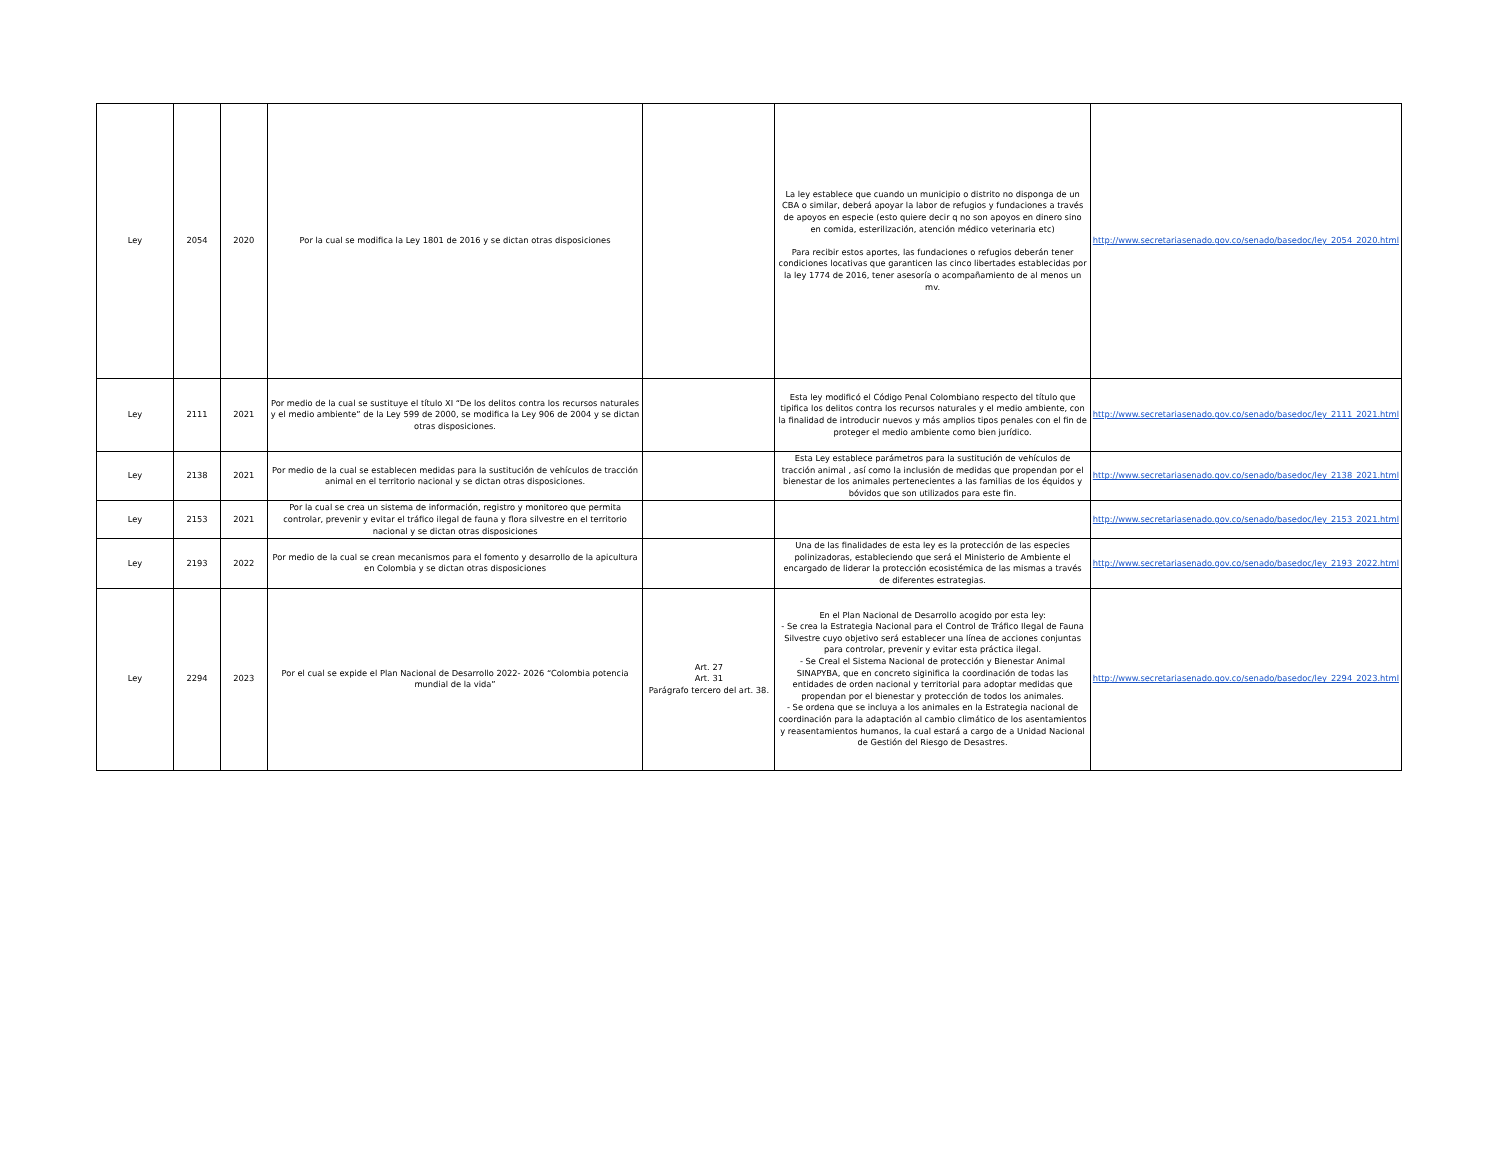| Ley | 2054 | 2020 | Por la cual se modifica la Ley 1801 de 2016 y se dictan otras disposiciones | | La ley establece que cuando un municipio o distrito no disponga de un CBA o similar, deberá apoyar la labor de refugios y fundaciones a través de apoyos en especie (esto quiere decir q no son apoyos en dinero sino en comida, esterilización, atención médico veterinaria etc) Para recibir estos aportes, las fundaciones o refugios deberán tener condiciones locativas que garanticen las cinco libertades establecidas por la ley 1774 de 2016, tener asesoría o acompañamiento de al menos un mv. | http://www.secretariasenado.gov.co/senado/basedoc/ley_2054_2020.html |
| Ley | 2111 | 2021 | Por medio de la cual se sustituye el título XI “De los delitos contra los recursos naturales y el medio ambiente” de la Ley 599 de 2000, se modifica la Ley 906 de 2004 y se dictan otras disposiciones. | | Esta ley modificó el Código Penal Colombiano respecto del título que tipifica los delitos contra los recursos naturales y el medio ambiente, con la finalidad de introducir nuevos y más amplios tipos penales con el fin de proteger el medio ambiente como bien jurídico. | http://www.secretariasenado.gov.co/senado/basedoc/ley_2111_2021.html |
| Ley | 2138 | 2021 | Por medio de la cual se establecen medidas para la sustitución de vehículos de tracción animal en el territorio nacional y se dictan otras disposiciones. | | Esta Ley establece parámetros para la sustitución de vehículos de tracción animal , así como la inclusión de medidas que propendan por el bienestar de los animales pertenecientes a las familias de los équidos y bóvidos que son utilizados para este fin. | http://www.secretariasenado.gov.co/senado/basedoc/ley_2138_2021.html |
| Ley | 2153 | 2021 | Por la cual se crea un sistema de información, registro y monitoreo que permita controlar, prevenir y evitar el tráfico ilegal de fauna y flora silvestre en el territorio nacional y se dictan otras disposiciones | | | http://www.secretariasenado.gov.co/senado/basedoc/ley_2153_2021.html |
| Ley | 2193 | 2022 | Por medio de la cual se crean mecanismos para el fomento y desarrollo de la apicultura en Colombia y se dictan otras disposiciones | | Una de las finalidades de esta ley es la protección de las especies polinizadoras, estableciendo que será el Ministerio de Ambiente el encargado de liderar la protección ecosistémica de las mismas a través de diferentes estrategias. | http://www.secretariasenado.gov.co/senado/basedoc/ley_2193_2022.html |
| Ley | 2294 | 2023 | Por el cual se expide el Plan Nacional de Desarrollo 2022- 2026 “Colombia potencia mundial de la vida” | Art. 27 Art. 31 Parágrafo tercero del art. 38. | En el Plan Nacional de Desarrollo acogido por esta ley: - Se crea la Estrategia Nacional para el Control de Tráfico Ilegal de Fauna Silvestre cuyo objetivo será establecer una línea de acciones conjuntas para controlar, prevenir y evitar esta práctica ilegal. - Se Creal el Sistema Nacional de protección y Bienestar Animal SINAPYBA, que en concreto siginifica la coordinación de todas las entidades de orden nacional y territorial para adoptar medidas que propendan por el bienestar y protección de todos los animales. - Se ordena que se incluya a los animales en la Estrategia nacional de coordinación para la adaptación al cambio climático de los asentamientos y reasentamientos humanos, la cual estará a cargo de a Unidad Nacional de Gestión del Riesgo de Desastres. | http://www.secretariasenado.gov.co/senado/basedoc/ley_2294_2023.html |